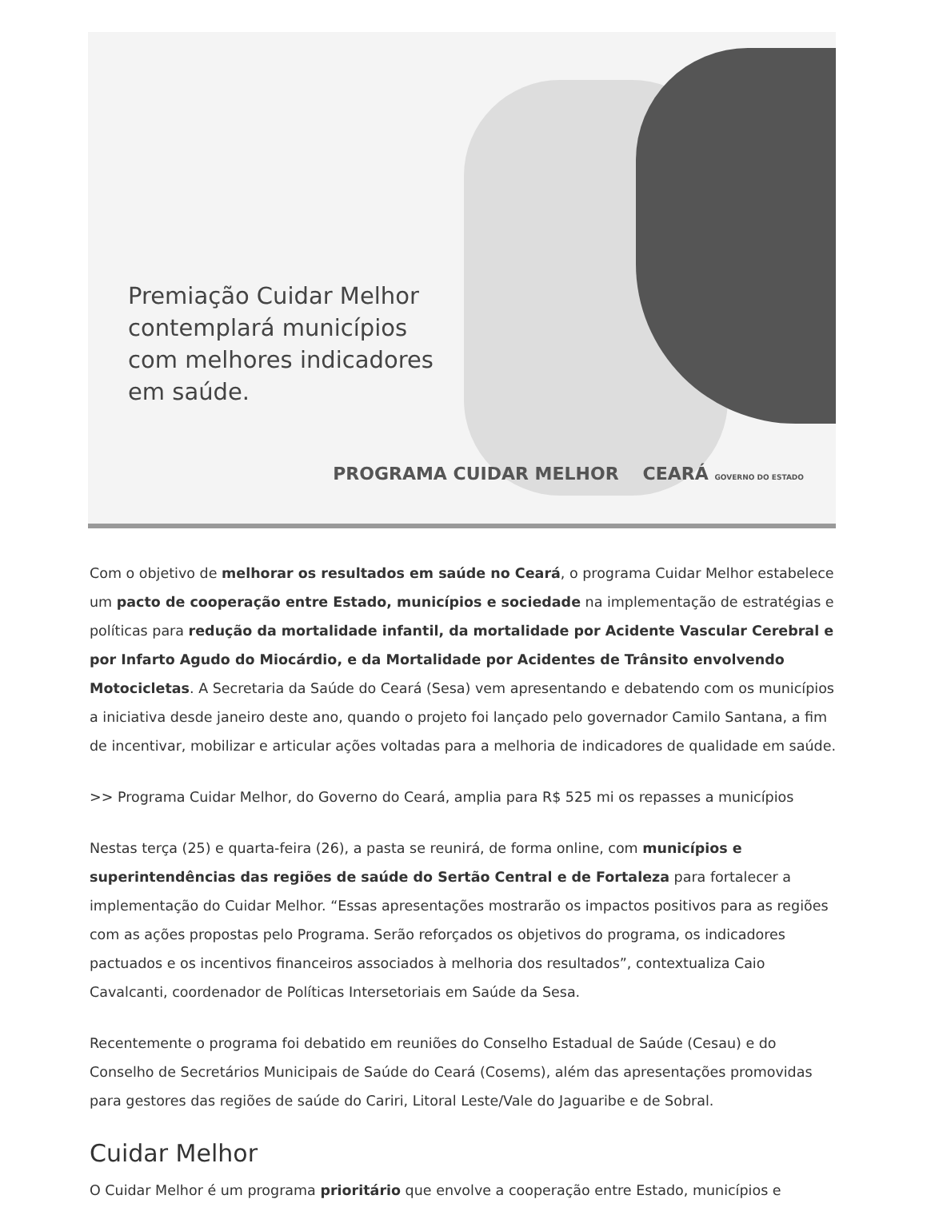Premiação Cuidar Melhor
contemplará municípios
com melhores indicadores
em saúde.
PROGRAMA CUIDAR MELHOR CEARÁ GOVERNO DO ESTADO
Com o objetivo de melhorar os resultados em saúde no Ceará, o programa Cuidar Melhor estabelece um pacto de cooperação entre Estado, municípios e sociedade na implementação de estratégias e políticas para redução da mortalidade infantil, da mortalidade por Acidente Vascular Cerebral e por Infarto Agudo do Miocárdio, e da Mortalidade por Acidentes de Trânsito envolvendo Motocicletas. A Secretaria da Saúde do Ceará (Sesa) vem apresentando e debatendo com os municípios a iniciativa desde janeiro deste ano, quando o projeto foi lançado pelo governador Camilo Santana, a fim de incentivar, mobilizar e articular ações voltadas para a melhoria de indicadores de qualidade em saúde.
>> Programa Cuidar Melhor, do Governo do Ceará, amplia para R$ 525 mi os repasses a municípios
Nestas terça (25) e quarta-feira (26), a pasta se reunirá, de forma online, com municípios e superintendências das regiões de saúde do Sertão Central e de Fortaleza para fortalecer a implementação do Cuidar Melhor. “Essas apresentações mostrarão os impactos positivos para as regiões com as ações propostas pelo Programa. Serão reforçados os objetivos do programa, os indicadores pactuados e os incentivos financeiros associados à melhoria dos resultados”, contextualiza Caio Cavalcanti, coordenador de Políticas Intersetoriais em Saúde da Sesa.
Recentemente o programa foi debatido em reuniões do Conselho Estadual de Saúde (Cesau) e do Conselho de Secretários Municipais de Saúde do Ceará (Cosems), além das apresentações promovidas para gestores das regiões de saúde do Cariri, Litoral Leste/Vale do Jaguaribe e de Sobral.
Cuidar Melhor
O Cuidar Melhor é um programa prioritário que envolve a cooperação entre Estado, municípios e